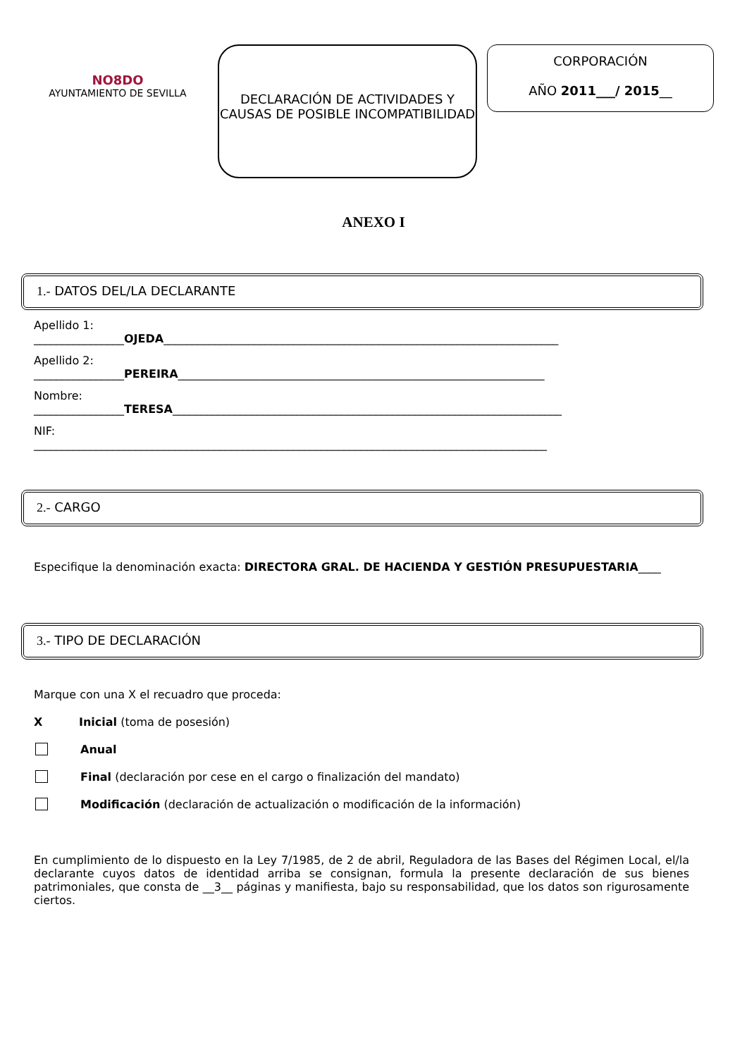NO8DO
AYUNTAMIENTO DE SEVILLA
DECLARACIÓN DE ACTIVIDADES Y CAUSAS DE POSIBLE INCOMPATIBILIDAD
CORPORACIÓN
AÑO 2011___/ 2015__
ANEXO I
1.- DATOS DEL/LA DECLARANTE
Apellido 1:
________________OJEDA______________________________________________________________________
Apellido 2:
________________PEREIRA_________________________________________________________________
Nombre:
________________TERESA_____________________________________________________________________
NIF:
___________________________________________________________________________________________
2.- CARGO
Especifique la denominación exacta: DIRECTORA GRAL. DE HACIENDA Y GESTIÓN PRESUPUESTARIA____
3.- TIPO DE DECLARACIÓN
Marque con una X el recuadro que proceda:
X Inicial (toma de posesión)
Anual
Final (declaración por cese en el cargo o finalización del mandato)
Modificación (declaración de actualización o modificación de la información)
En cumplimiento de lo dispuesto en la Ley 7/1985, de 2 de abril, Reguladora de las Bases del Régimen Local, el/la declarante cuyos datos de identidad arriba se consignan, formula la presente declaración de sus bienes patrimoniales, que consta de __3__ páginas y manifiesta, bajo su responsabilidad, que los datos son rigurosamente ciertos.